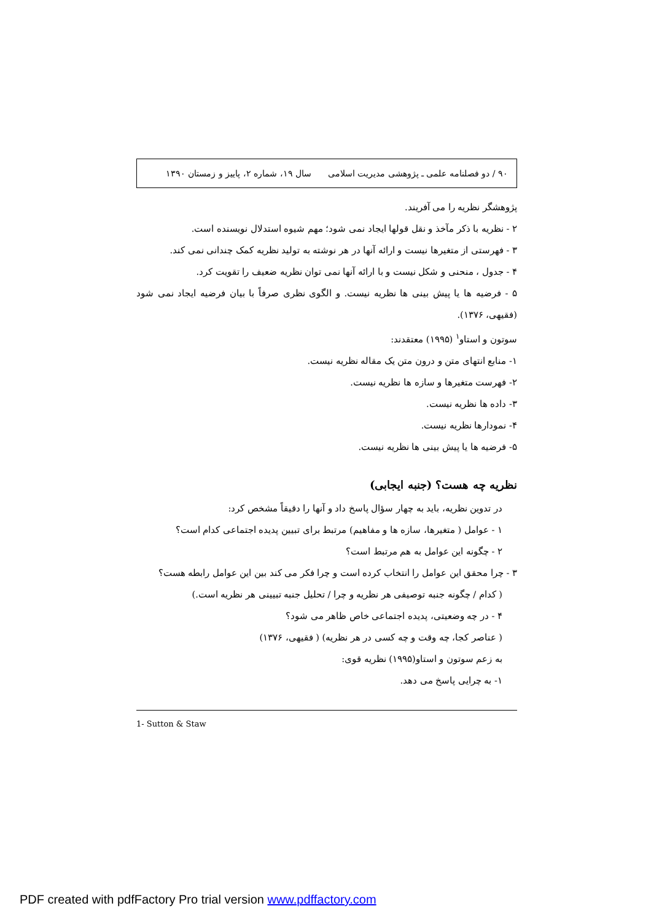۹۰ / دو فصلنامه علمی ـ پژوهشی مدیریت اسلامی سال ۱۹، شماره ۲، پاییز و زمستان ۱۳۹۰
پژوهشگر نظریه را می آفریند.
۲ - نظریه با ذکر مآخذ و نقل قولها ایجاد نمی شود؛ مهم شیوه استدلال نویسنده است.
۳ - فهرستی از متغیرها نیست و ارائه آنها در هر نوشته به تولید نظریه کمک چندانی نمی کند.
۴ - جدول ، منحنی و شکل نیست و با ارائه آنها نمی توان نظریه ضعیف را تقویت کرد.
۵ - فرضیه ها یا پیش بینی ها نظریه نیست. و الگوی نظری صرفاً با بیان فرضیه ایجاد نمی شود (فقیهی، ۱۳۷۶).
سوتون و استاو<sup>۱</sup> (۱۹۹۵) معتقدند:
۱- منابع انتهای متن و درون متن یک مقاله نظریه نیست.
۲- فهرست متغیرها و سازه ها نظریه نیست.
۳- داده ها نظریه نیست.
۴- نمودارها نظریه نیست.
۵- فرضیه ها یا پیش بینی ها نظریه نیست.
نظریه چه هست؟ (جنبه ایجابی)
در تدوین نظریه، باید به چهار سؤال پاسخ داد و آنها را دقیقاً مشخص کرد:
۱ - عوامل ( متغیرها، سازه ها و مفاهیم) مرتبط برای تبیین پدیده اجتماعی کدام است؟
۲ - چگونه این عوامل به هم مرتبط است؟
۳ - چرا محقق این عوامل را انتخاب کرده است و چرا فکر می کند بین این عوامل رابطه هست؟
( کدام / چگونه جنبه توصیفی هر نظریه و چرا / تحلیل جنبه تبیینی هر نظریه است.)
۴ - در چه وضعیتی، پدیده اجتماعی خاص ظاهر می شود؟
( عناصر کجا، چه وقت و چه کسی در هر نظریه) ( فقیهی، ۱۳۷۶)
به زعم سوتون و استاو(۱۹۹۵) نظریه قوی:
۱- به چرایی پاسخ می دهد.
1- Sutton & Staw
PDF created with pdfFactory Pro trial version www.pdffactory.com